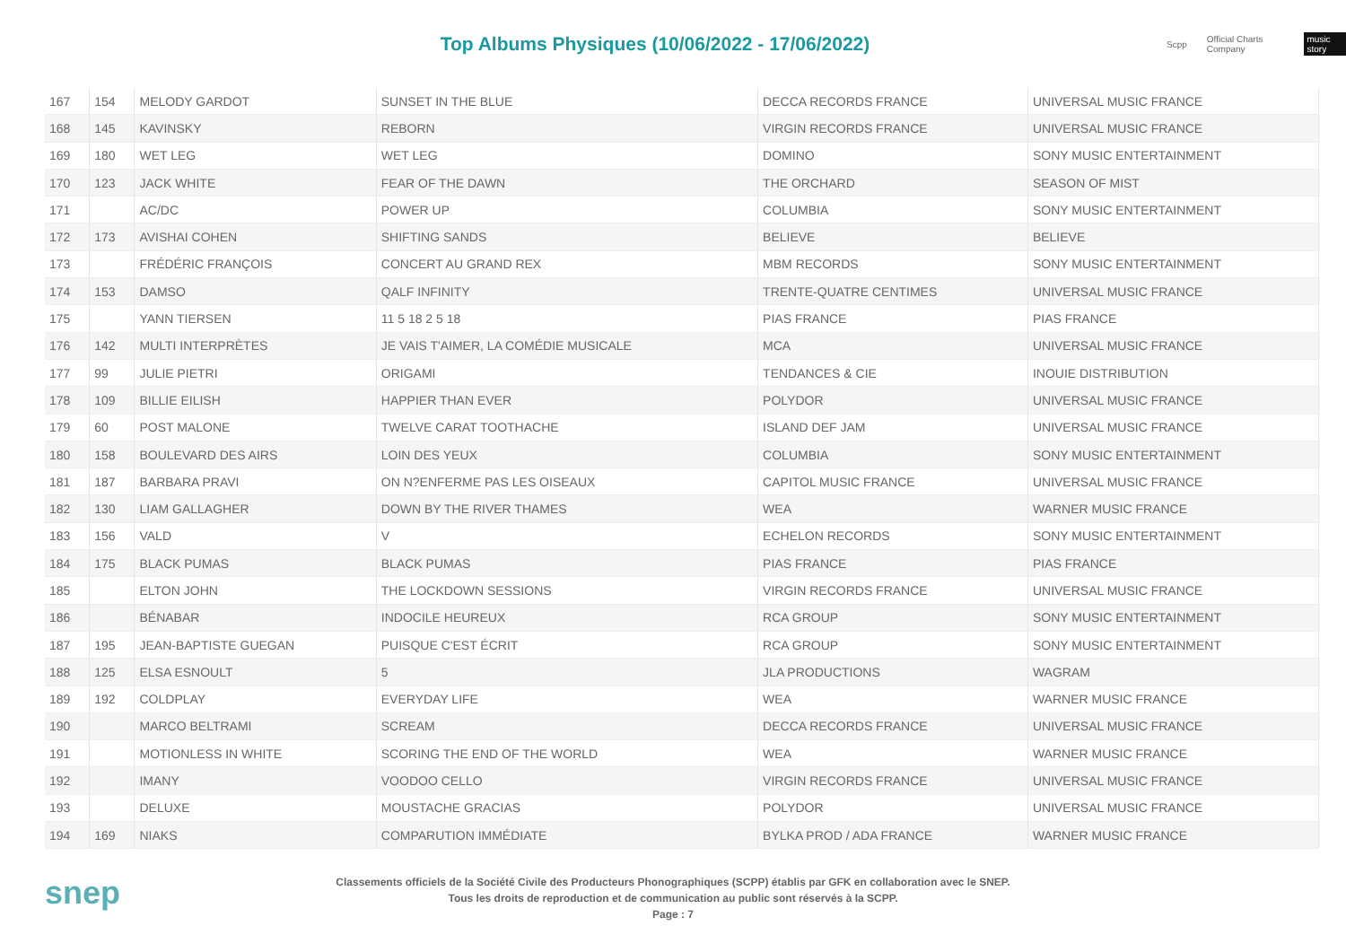Top Albums Physiques (10/06/2022 - 17/06/2022)
Scpp Official Charts Company music story
| 167 | 154 | MELODY GARDOT | SUNSET IN THE BLUE | DECCA RECORDS FRANCE | UNIVERSAL MUSIC FRANCE |
| 168 | 145 | KAVINSKY | REBORN | VIRGIN RECORDS FRANCE | UNIVERSAL MUSIC FRANCE |
| 169 | 180 | WET LEG | WET LEG | DOMINO | SONY MUSIC ENTERTAINMENT |
| 170 | 123 | JACK WHITE | FEAR OF THE DAWN | THE ORCHARD | SEASON OF MIST |
| 171 | | AC/DC | POWER UP | COLUMBIA | SONY MUSIC ENTERTAINMENT |
| 172 | 173 | AVISHAI COHEN | SHIFTING SANDS | BELIEVE | BELIEVE |
| 173 | | FRÉDÉRIC FRANÇOIS | CONCERT AU GRAND REX | MBM RECORDS | SONY MUSIC ENTERTAINMENT |
| 174 | 153 | DAMSO | QALF INFINITY | TRENTE-QUATRE CENTIMES | UNIVERSAL MUSIC FRANCE |
| 175 | | YANN TIERSEN | 11 5 18 2 5 18 | PIAS FRANCE | PIAS FRANCE |
| 176 | 142 | MULTI INTERPRÈTES | JE VAIS T'AIMER, LA COMÉDIE MUSICALE | MCA | UNIVERSAL MUSIC FRANCE |
| 177 | 99 | JULIE PIETRI | ORIGAMI | TENDANCES & CIE | INOUIE DISTRIBUTION |
| 178 | 109 | BILLIE EILISH | HAPPIER THAN EVER | POLYDOR | UNIVERSAL MUSIC FRANCE |
| 179 | 60 | POST MALONE | TWELVE CARAT TOOTHACHE | ISLAND DEF JAM | UNIVERSAL MUSIC FRANCE |
| 180 | 158 | BOULEVARD DES AIRS | LOIN DES YEUX | COLUMBIA | SONY MUSIC ENTERTAINMENT |
| 181 | 187 | BARBARA PRAVI | ON N?ENFERME PAS LES OISEAUX | CAPITOL MUSIC FRANCE | UNIVERSAL MUSIC FRANCE |
| 182 | 130 | LIAM GALLAGHER | DOWN BY THE RIVER THAMES | WEA | WARNER MUSIC FRANCE |
| 183 | 156 | VALD | V | ECHELON RECORDS | SONY MUSIC ENTERTAINMENT |
| 184 | 175 | BLACK PUMAS | BLACK PUMAS | PIAS FRANCE | PIAS FRANCE |
| 185 | | ELTON JOHN | THE LOCKDOWN SESSIONS | VIRGIN RECORDS FRANCE | UNIVERSAL MUSIC FRANCE |
| 186 | | BÉNABAR | INDOCILE HEUREUX | RCA GROUP | SONY MUSIC ENTERTAINMENT |
| 187 | 195 | JEAN-BAPTISTE GUEGAN | PUISQUE C'EST ÉCRIT | RCA GROUP | SONY MUSIC ENTERTAINMENT |
| 188 | 125 | ELSA ESNOULT | 5 | JLA PRODUCTIONS | WAGRAM |
| 189 | 192 | COLDPLAY | EVERYDAY LIFE | WEA | WARNER MUSIC FRANCE |
| 190 | | MARCO BELTRAMI | SCREAM | DECCA RECORDS FRANCE | UNIVERSAL MUSIC FRANCE |
| 191 | | MOTIONLESS IN WHITE | SCORING THE END OF THE WORLD | WEA | WARNER MUSIC FRANCE |
| 192 | | IMANY | VOODOO CELLO | VIRGIN RECORDS FRANCE | UNIVERSAL MUSIC FRANCE |
| 193 | | DELUXE | MOUSTACHE GRACIAS | POLYDOR | UNIVERSAL MUSIC FRANCE |
| 194 | 169 | NIAKS | COMPARUTION IMMÉDIATE | BYLKA PROD / ADA FRANCE | WARNER MUSIC FRANCE |
snep
Classements officiels de la Société Civile des Producteurs Phonographiques (SCPP) établis par GFK en collaboration avec le SNEP.
Tous les droits de reproduction et de communication au public sont réservés à la SCPP.
Page : 7